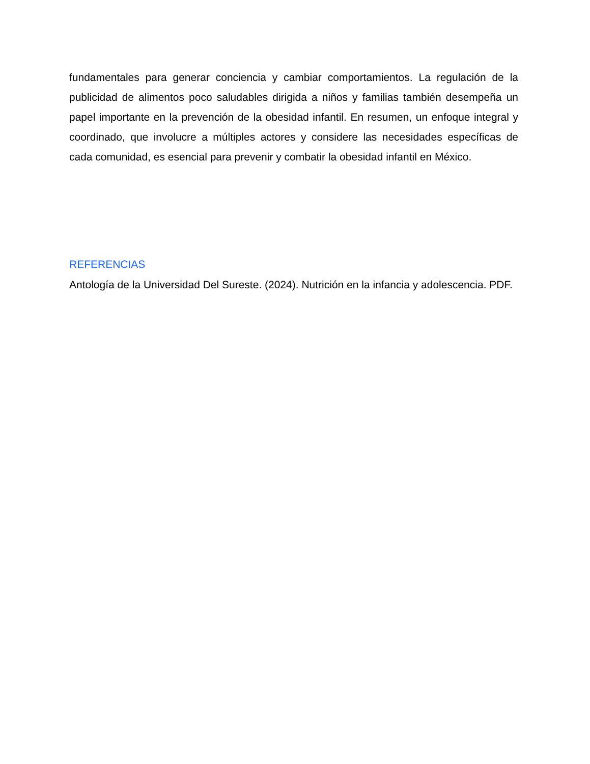fundamentales para generar conciencia y cambiar comportamientos. La regulación de la publicidad de alimentos poco saludables dirigida a niños y familias también desempeña un papel importante en la prevención de la obesidad infantil. En resumen, un enfoque integral y coordinado, que involucre a múltiples actores y considere las necesidades específicas de cada comunidad, es esencial para prevenir y combatir la obesidad infantil en México.
REFERENCIAS
Antología de la Universidad Del Sureste. (2024). Nutrición en la infancia y adolescencia. PDF.